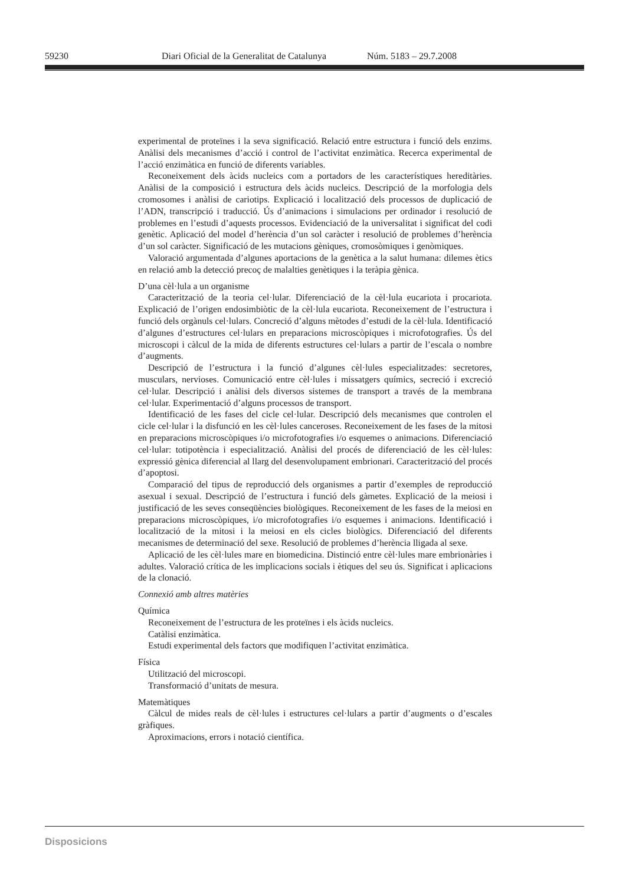59230 Diari Oficial de la Generalitat de Catalunya Núm. 5183 – 29.7.2008
experimental de proteïnes i la seva significació. Relació entre estructura i funció dels enzims. Anàlisi dels mecanismes d’acció i control de l’activitat enzimàtica. Recerca experimental de l’acció enzimàtica en funció de diferents variables.
Reconeixement dels àcids nucleics com a portadors de les característiques hereditàries. Anàlisi de la composició i estructura dels àcids nucleics. Descripció de la morfologia dels cromosomes i anàlisi de cariotips. Explicació i localització dels processos de duplicació de l’ADN, transcripció i traducció. Ús d’animacions i simulacions per ordinador i resolució de problemes en l’estudi d’aquests processos. Evidenciació de la universalitat i significat del codi genètic. Aplicació del model d’herència d’un sol caràcter i resolució de problemes d’herència d’un sol caràcter. Significació de les mutacions gèniques, cromosòmiques i genòmiques.
Valoració argumentada d’algunes aportacions de la genètica a la salut humana: dilemes ètics en relació amb la detecció precoç de malalties genètiques i la teràpia gènica.
D’una cèl·lula a un organisme
Caracterització de la teoria cel·lular. Diferenciació de la cèl·lula eucariota i procariota. Explicació de l’origen endosimbiòtic de la cèl·lula eucariota. Reconeixement de l’estructura i funció dels orgànuls cel·lulars. Concreció d’alguns mètodes d’estudi de la cèl·lula. Identificació d’algunes d’estructures cel·lulars en preparacions microscòpiques i microfotografies. Ús del microscopi i càlcul de la mida de diferents estructures cel·lulars a partir de l’escala o nombre d’augments.
Descripció de l’estructura i la funció d’algunes cèl·lules especialitzades: secretores, musculars, nervioses. Comunicació entre cèl·lules i missatgers químics, secreció i excreció cel·lular. Descripció i anàlisi dels diversos sistemes de transport a través de la membrana cel·lular. Experimentació d’alguns processos de transport.
Identificació de les fases del cicle cel·lular. Descripció dels mecanismes que controlen el cicle cel·lular i la disfunció en les cèl·lules canceroses. Reconeixement de les fases de la mitosi en preparacions microscòpiques i/o microfotografies i/o esquemes o animacions. Diferenciació cel·lular: totipotència i especialització. Anàlisi del procés de diferenciació de les cèl·lules: expressió gènica diferencial al llarg del desenvolupament embrionari. Caracterització del procés d’apoptosi.
Comparació del tipus de reproducció dels organismes a partir d’exemples de reproducció asexual i sexual. Descripció de l’estructura i funció dels gàmetes. Explicació de la meiosi i justificació de les seves conseqüències biològiques. Reconeixement de les fases de la meiosi en preparacions microscòpiques, i/o microfotografies i/o esquemes i animacions. Identificació i localització de la mitosi i la meiosi en els cicles biològics. Diferenciació del diferents mecanismes de determinació del sexe. Resolució de problemes d’herència lligada al sexe.
Aplicació de les cèl·lules mare en biomedicina. Distinció entre cèl·lules mare embrionàries i adultes. Valoració crítica de les implicacions socials i ètiques del seu ús. Significat i aplicacions de la clonació.
Connexió amb altres matèries
Química
Reconeixement de l’estructura de les proteïnes i els àcids nucleics.
Catàlisi enzimàtica.
Estudi experimental dels factors que modifiquen l’activitat enzimàtica.
Física
Utilització del microscopi.
Transformació d’unitats de mesura.
Matemàtiques
Càlcul de mides reals de cèl·lules i estructures cel·lulars a partir d’augments o d’escales gràfiques.
Aproximacions, errors i notació científica.
Disposicions